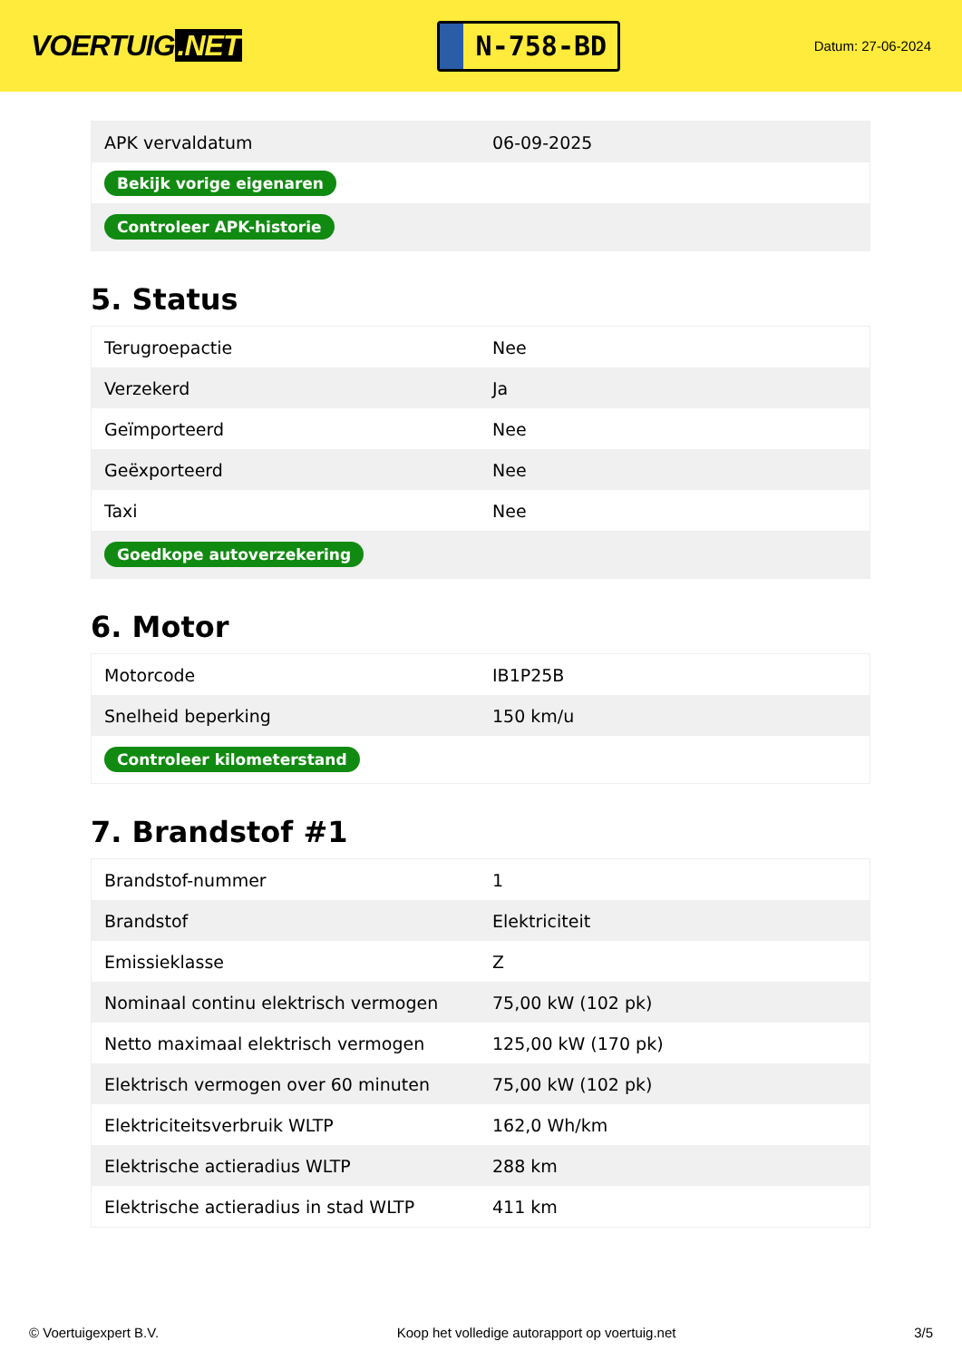VOERTUIG.NET
N-758-BD
Datum: 27-06-2024
| APK vervaldatum | 06-09-2025 |
| Bekijk vorige eigenaren | |
| Controleer APK-historie | |
5. Status
| Terugroepactie | Nee |
| Verzekerd | Ja |
| Geïmporteerd | Nee |
| Geëxporteerd | Nee |
| Taxi | Nee |
| Goedkope autoverzekering | |
6. Motor
| Motorcode | IB1P25B |
| Snelheid beperking | 150 km/u |
| Controleer kilometerstand | |
7. Brandstof #1
| Brandstof-nummer | 1 |
| Brandstof | Elektriciteit |
| Emissieklasse | Z |
| Nominaal continu elektrisch vermogen | 75,00 kW (102 pk) |
| Netto maximaal elektrisch vermogen | 125,00 kW (170 pk) |
| Elektrisch vermogen over 60 minuten | 75,00 kW (102 pk) |
| Elektriciteitsverbruik WLTP | 162,0 Wh/km |
| Elektrische actieradius WLTP | 288 km |
| Elektrische actieradius in stad WLTP | 411 km |
© Voertuigexpert B.V. Koop het volledige autorapport op voertuig.net 3/5